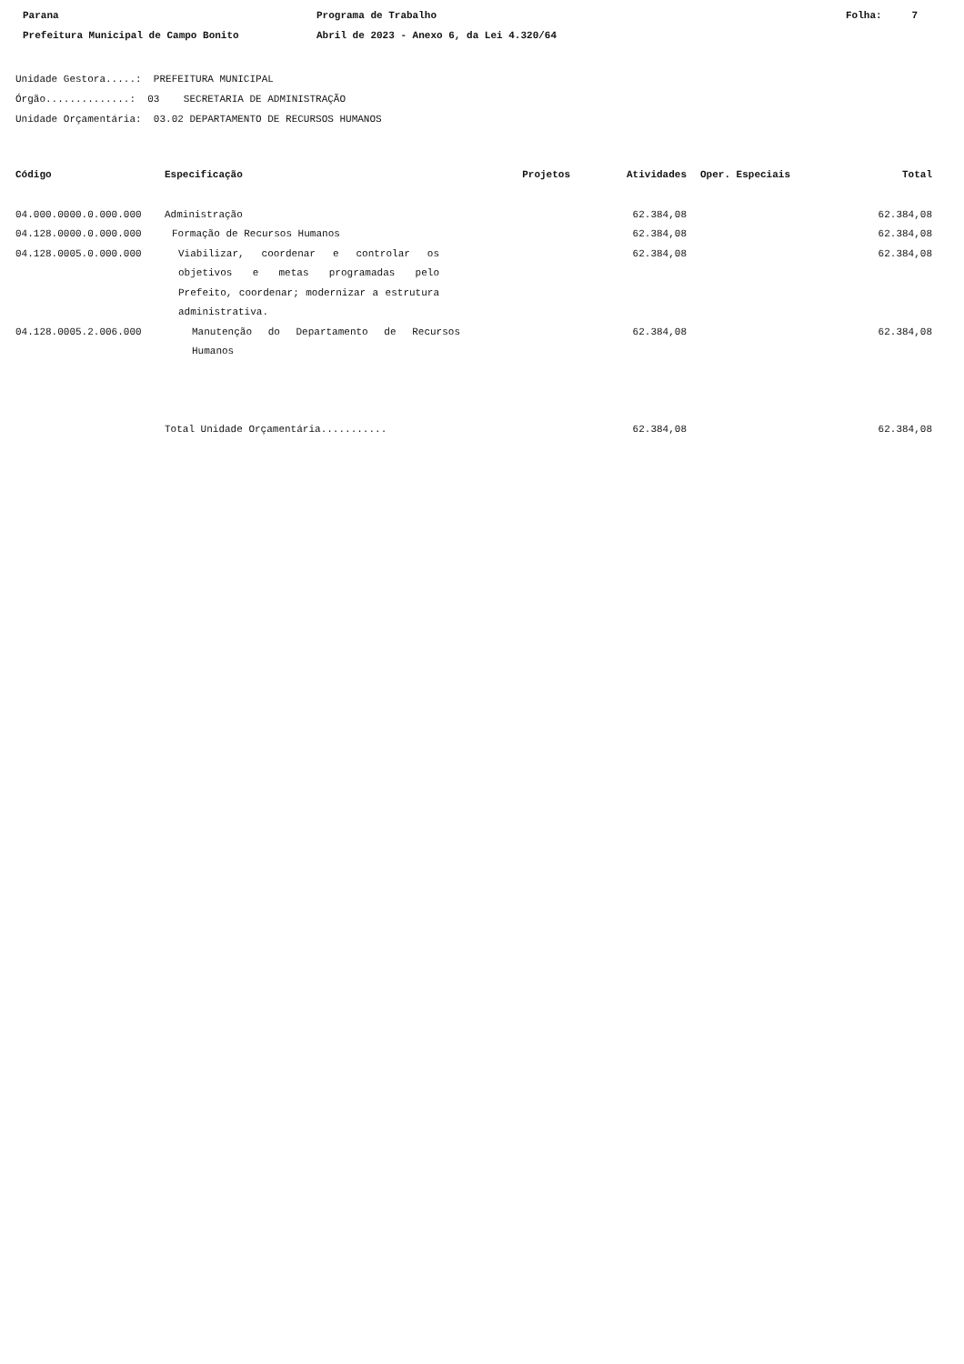Parana
Prefeitura Municipal de Campo Bonito
Programa de Trabalho
Abril de 2023 - Anexo 6, da Lei 4.320/64
Folha: 7
Unidade Gestora.....: PREFEITURA MUNICIPAL
Órgão..............: 03 SECRETARIA DE ADMINISTRAÇÃO
Unidade Orçamentária: 03.02 DEPARTAMENTO DE RECURSOS HUMANOS
| Código | Especificação | Projetos | Atividades | Oper. Especiais | Total |
| --- | --- | --- | --- | --- | --- |
| 04.000.0000.0.000.000 | Administração | | 62.384,08 | | 62.384,08 |
| 04.128.0000.0.000.000 | Formação de Recursos Humanos | | 62.384,08 | | 62.384,08 |
| 04.128.0005.0.000.000 | Viabilizar, coordenar e controlar os objetivos e metas programadas pelo Prefeito, coordenar; modernizar a estrutura administrativa. | | 62.384,08 | | 62.384,08 |
| 04.128.0005.2.006.000 | Manutenção do Departamento de Recursos Humanos | | 62.384,08 | | 62.384,08 |
| | Total Unidade Orçamentária........... | | 62.384,08 | | 62.384,08 |